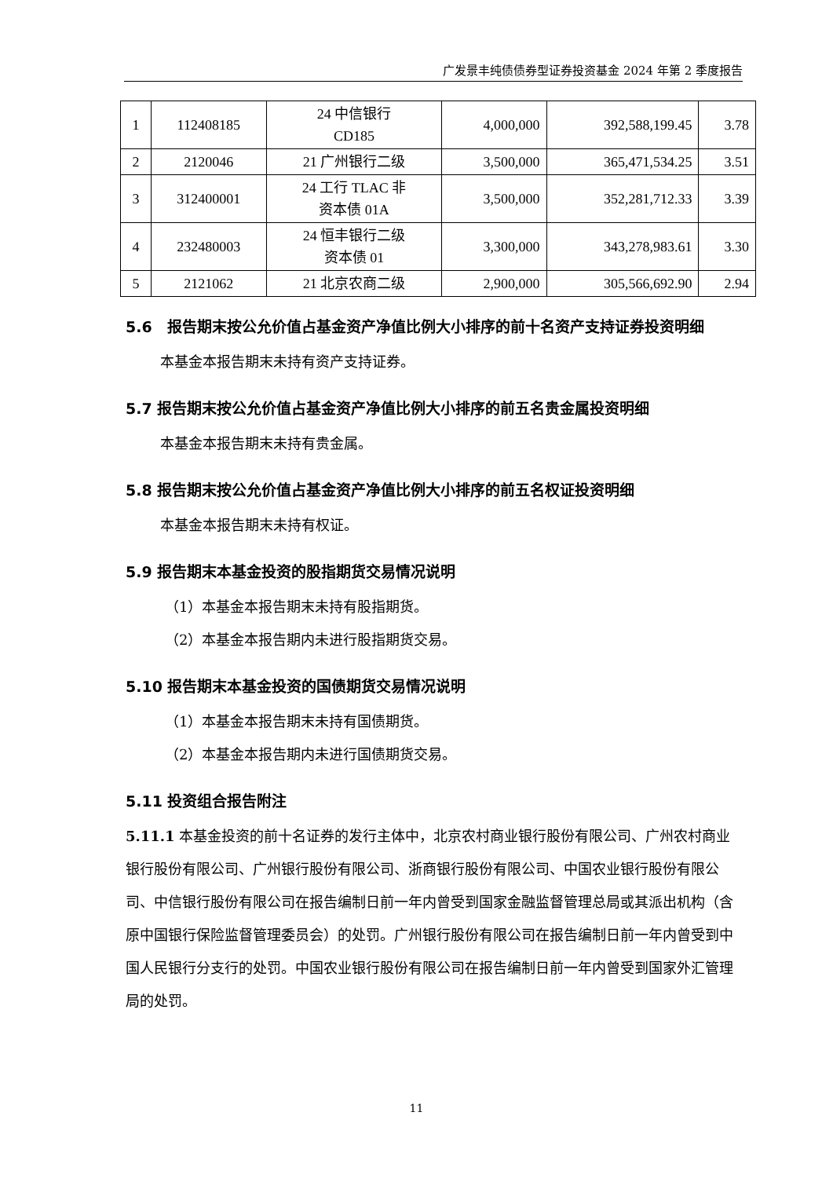广发景丰纯债债券型证券投资基金 2024 年第 2 季度报告
| 1 | 112408185 | 24 中信银行 CD185 | 4,000,000 | 392,588,199.45 | 3.78 |
| 2 | 2120046 | 21 广州银行二级 | 3,500,000 | 365,471,534.25 | 3.51 |
| 3 | 312400001 | 24 工行 TLAC 非 资本债 01A | 3,500,000 | 352,281,712.33 | 3.39 |
| 4 | 232480003 | 24 恒丰银行二级 资本债 01 | 3,300,000 | 343,278,983.61 | 3.30 |
| 5 | 2121062 | 21 北京农商二级 | 2,900,000 | 305,566,692.90 | 2.94 |
5.6　报告期末按公允价值占基金资产净值比例大小排序的前十名资产支持证券投资明细
本基金本报告期末未持有资产支持证券。
5.7 报告期末按公允价值占基金资产净值比例大小排序的前五名贵金属投资明细
本基金本报告期末未持有贵金属。
5.8 报告期末按公允价值占基金资产净值比例大小排序的前五名权证投资明细
本基金本报告期末未持有权证。
5.9 报告期末本基金投资的股指期货交易情况说明
（1）本基金本报告期末未持有股指期货。
（2）本基金本报告期内未进行股指期货交易。
5.10 报告期末本基金投资的国债期货交易情况说明
（1）本基金本报告期末未持有国债期货。
（2）本基金本报告期内未进行国债期货交易。
5.11 投资组合报告附注
5.11.1 本基金投资的前十名证券的发行主体中，北京农村商业银行股份有限公司、广州农村商业银行股份有限公司、广州银行股份有限公司、浙商银行股份有限公司、中国农业银行股份有限公司、中信银行股份有限公司在报告编制日前一年内曾受到国家金融监督管理总局或其派出机构（含原中国银行保险监督管理委员会）的处罚。广州银行股份有限公司在报告编制日前一年内曾受到中国人民银行分支行的处罚。中国农业银行股份有限公司在报告编制日前一年内曾受到国家外汇管理局的处罚。
11